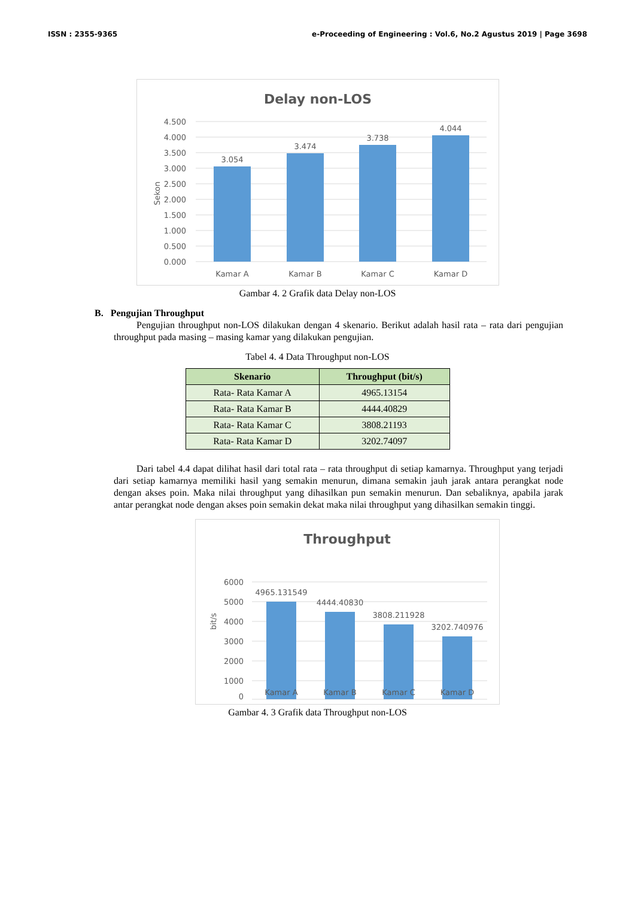ISSN : 2355-9365 e-Proceeding of Engineering : Vol.6, No.2 Agustus 2019 | Page 3698
Delay non-LOS
4.500
4.000
3.500
3.000
2.500
2.000
1.500
1.000
0.500
0.000
Sekon
3.054
3.474
3.738
4.044
Kamar A
Kamar B
Kamar C
Kamar D
Gambar 4. 2 Grafik data Delay non-LOS
B. Pengujian Throughput
Pengujian throughput non-LOS dilakukan dengan 4 skenario. Berikut adalah hasil rata – rata dari pengujian throughput pada masing – masing kamar yang dilakukan pengujian.
Tabel 4. 4 Data Throughput non-LOS
| Skenario | Throughput (bit/s) |
| --- | --- |
| Rata- Rata Kamar A | 4965.13154 |
| Rata- Rata Kamar B | 4444.40829 |
| Rata- Rata Kamar C | 3808.21193 |
| Rata- Rata Kamar D | 3202.74097 |
Dari tabel 4.4 dapat dilihat hasil dari total rata – rata throughput di setiap kamarnya. Throughput yang terjadi dari setiap kamarnya memiliki hasil yang semakin menurun, dimana semakin jauh jarak antara perangkat node dengan akses poin. Maka nilai throughput yang dihasilkan pun semakin menurun. Dan sebaliknya, apabila jarak antar perangkat node dengan akses poin semakin dekat maka nilai throughput yang dihasilkan semakin tinggi.
Throughput
6000
5000
4000
3000
2000
1000
0
bit/s
4965.131549
4444.40830
3808.211928
3202.740976
Kamar A
Kamar B
Kamar C
Kamar D
Gambar 4. 3 Grafik data Throughput non-LOS